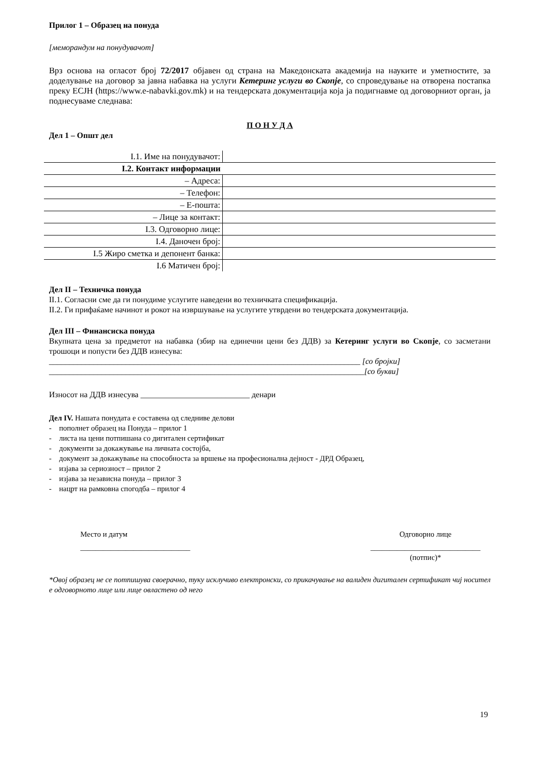Прилог 1 – Образец на понуда
[меморандум на понудувачот]
Врз основа на огласот број 72/2017 објавен од страна на Македонската академија на науките и уметностите, за доделување на договор за јавна набавка на услуги Кетеринг услуги во Скопје, со спроведување на отворена постапка преку ЕСЈН (https://www.e-nabavki.gov.mk) и на тендерската документација која ја подигнавме од договорниот орган, ја поднесуваме следнава:
П О Н У Д А
Дел 1 – Општ дел
| I.1. Име на понудувачот: | |
| I.2. Контакт информации | |
| – Адреса: | |
| – Телефон: | |
| – Е-пошта: | |
| – Лице за контакт: | |
| I.3. Одговорно лице: | |
| I.4. Даночен број: | |
| I.5 Жиро сметка и депонент банка: | |
| I.6 Матичен број: | |
Дел II – Техничка понуда
II.1. Согласни сме да ги понудиме услугите наведени во техничката спецификација.
II.2. Ги прифаќаме начинот и рокот на извршување на услугите утврдени во тендерската документација.
Дел III – Финансиска понуда
Вкупната цена за предметот на набавка (збир на единечни цени без ДДВ) за Кетеринг услуги во Скопје, со засметани трошоци и попусти без ДДВ изнесува:
_____________________________________________________________________________ [со бројки]
______________________________________________________________________________[со букви]
Износот на ДДВ изнесува ___________________________ денари
Дел IV. Нашата понудата е составена од следниве делови
- пополнет образец на Понуда – прилог 1
- листа на цени потпишана со дигитален сертификат
- документи за докажување на личната состојба,
- документ за докажување на способноста за вршење на професионална дејност - ДРД Образец,
- изјава за сериозност – прилог 2
- изјава за независна понуда – прилог 3
- нацрт на рамковна спогодба – прилог 4
Место и датум
_____________________________
Одговорно лице
_____________________________
(потпис)*
*Овој образец не се потпишува своерачно, туку исклучиво електронски, со прикачување на валиден дигитален сертификат чиј носител е одговорното лице или лице овластено од него
19